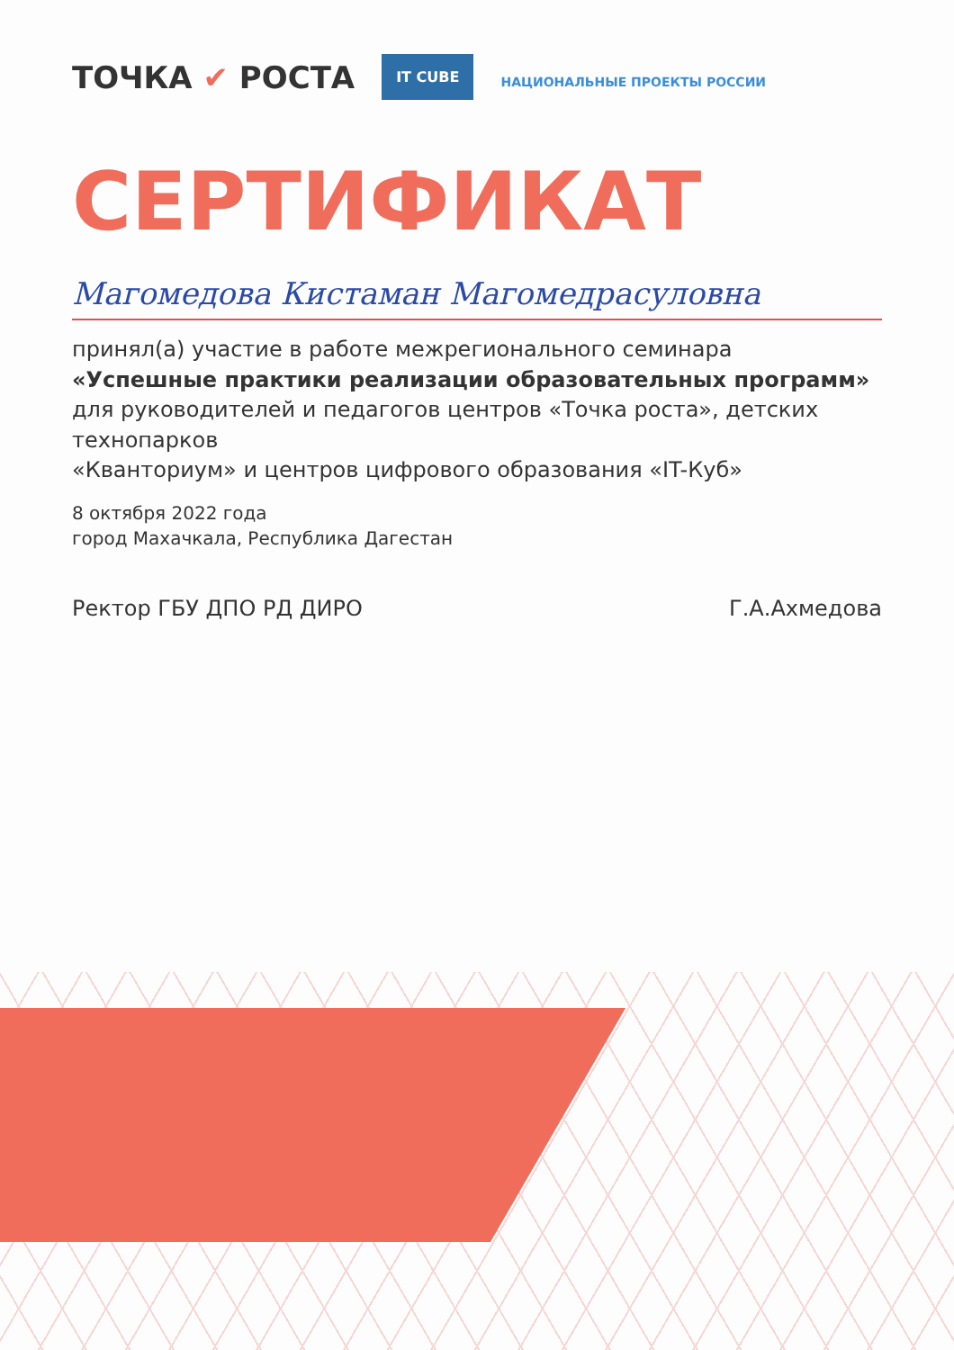ТОЧКА ✔ РОСТА IT CUBE НАЦИОНАЛЬНЫЕ ПРОЕКТЫ РОССИИ
СЕРТИФИКАТ
Магомедова Кистаман Магомедрасуловна
принял(а) участие в работе межрегионального семинара
«Успешные практики реализации образовательных программ»
для руководителей и педагогов центров «Точка роста», детских технопарков
«Кванториум» и центров цифрового образования «IT-Куб»
8 октября 2022 года
город Махачкала, Республика Дагестан
Ректор ГБУ ДПО РД ДИРО Г.А.Ахмедова